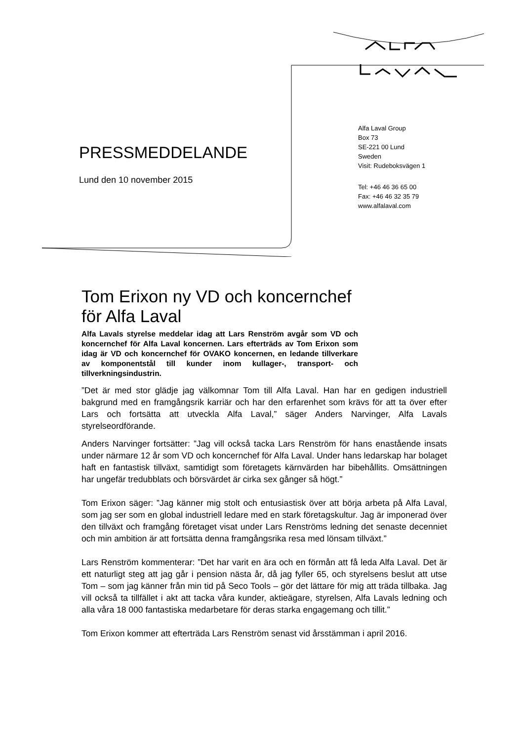PRESSMEDDELANDE
Lund den 10 november 2015
Alfa Laval Group
Box 73
SE-221 00 Lund
Sweden
Visit: Rudeboksvägen 1
Tel: +46 46 36 65 00
Fax: +46 46 32 35 79
www.alfalaval.com
Tom Erixon ny VD och koncernchef för Alfa Laval
Alfa Lavals styrelse meddelar idag att Lars Renström avgår som VD och koncernchef för Alfa Laval koncernen. Lars efterträds av Tom Erixon som idag är VD och koncernchef för OVAKO koncernen, en ledande tillverkare av komponentstål till kunder inom kullager-, transport- och tillverkningsindustrin.
”Det är med stor glädje jag välkomnar Tom till Alfa Laval. Han har en gedigen industriell bakgrund med en framgångsrik karriär och har den erfarenhet som krävs för att ta över efter Lars och fortsätta att utveckla Alfa Laval,” säger Anders Narvinger, Alfa Lavals styrelseordförande.
Anders Narvinger fortsätter: ”Jag vill också tacka Lars Renström för hans enastående insats under närmare 12 år som VD och koncernchef för Alfa Laval. Under hans ledarskap har bolaget haft en fantastisk tillväxt, samtidigt som företagets kärnvärden har bibehållits. Omsättningen har ungefär tredubblats och börsvärdet är cirka sex gånger så högt.”
Tom Erixon säger: ”Jag känner mig stolt och entusiastisk över att börja arbeta på Alfa Laval, som jag ser som en global industriell ledare med en stark företagskultur. Jag är imponerad över den tillväxt och framgång företaget visat under Lars Renströms ledning det senaste decenniet och min ambition är att fortsätta denna framgångsrika resa med lönsam tillväxt.”
Lars Renström kommenterar: ”Det har varit en ära och en förmån att få leda Alfa Laval. Det är ett naturligt steg att jag går i pension nästa år, då jag fyller 65, och styrelsens beslut att utse Tom – som jag känner från min tid på Seco Tools – gör det lättare för mig att träda tillbaka. Jag vill också ta tillfället i akt att tacka våra kunder, aktieägare, styrelsen, Alfa Lavals ledning och alla våra 18 000 fantastiska medarbetare för deras starka engagemang och tillit.”
Tom Erixon kommer att efterträda Lars Renström senast vid årsstämman i april 2016.